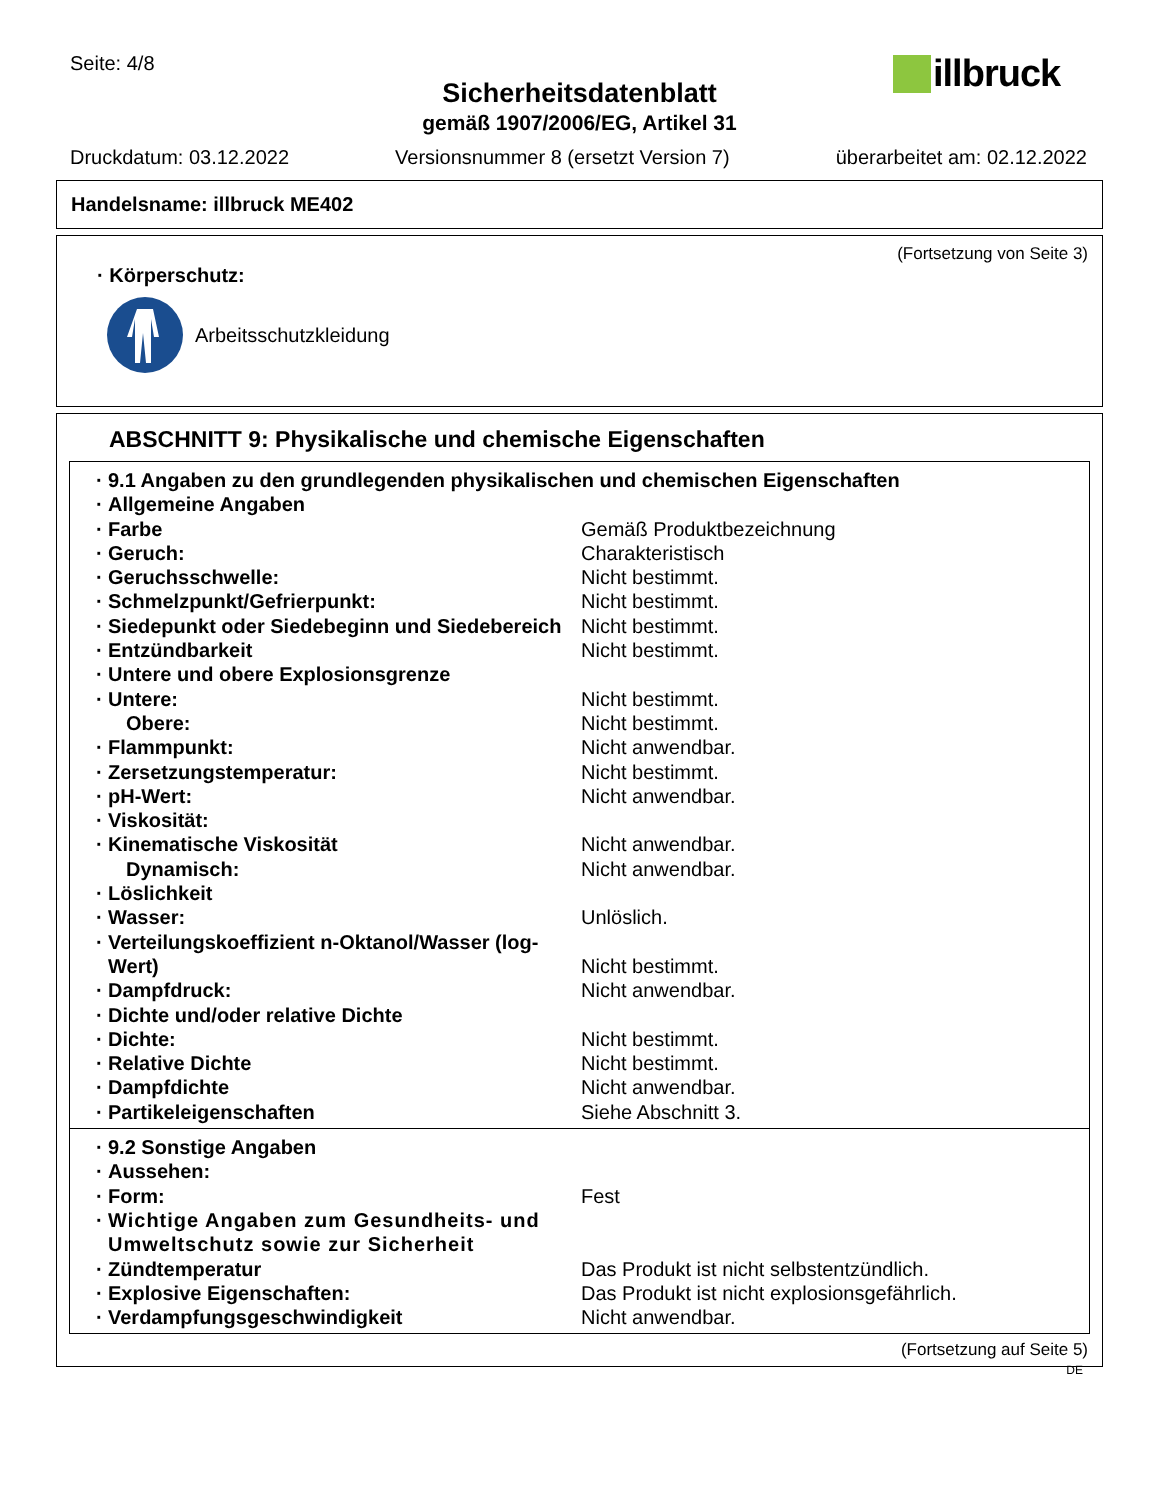Seite: 4/8
Sicherheitsdatenblatt
gemäß 1907/2006/EG, Artikel 31
illbruck
Druckdatum: 03.12.2022 Versionsnummer 8 (ersetzt Version 7) überarbeitet am: 02.12.2022
Handelsname: illbruck ME402
(Fortsetzung von Seite 3)
· Körperschutz:
Arbeitsschutzkleidung
ABSCHNITT 9: Physikalische und chemische Eigenschaften
· 9.1 Angaben zu den grundlegenden physikalischen und chemischen Eigenschaften
· Allgemeine Angaben
· Farbe Gemäß Produktbezeichnung
· Geruch: Charakteristisch
· Geruchsschwelle: Nicht bestimmt.
· Schmelzpunkt/Gefrierpunkt: Nicht bestimmt.
· Siedepunkt oder Siedebeginn und Siedebereich
Nicht bestimmt.
· Entzündbarkeit Nicht bestimmt.
· Untere und obere Explosionsgrenze
· Untere: Nicht bestimmt.
Obere: Nicht bestimmt.
· Flammpunkt: Nicht anwendbar.
· Zersetzungstemperatur: Nicht bestimmt.
· pH-Wert: Nicht anwendbar.
· Viskosität:
· Kinematische Viskosität Nicht anwendbar.
Dynamisch: Nicht anwendbar.
· Löslichkeit
· Wasser: Unlöslich.
· Verteilungskoeffizient n-Oktanol/Wasser (log-
Wert)
Nicht bestimmt.
· Dampfdruck: Nicht anwendbar.
· Dichte und/oder relative Dichte
· Dichte: Nicht bestimmt.
· Relative Dichte Nicht bestimmt.
· Dampfdichte Nicht anwendbar.
· Partikeleigenschaften Siehe Abschnitt 3.
· 9.2 Sonstige Angaben
· Aussehen:
· Form: Fest
· Wichtige Angaben zum Gesundheits- und
Umweltschutz sowie zur Sicherheit
· Zündtemperatur Das Produkt ist nicht selbstentzündlich.
· Explosive Eigenschaften: Das Produkt ist nicht explosionsgefährlich.
· Verdampfungsgeschwindigkeit Nicht anwendbar.
(Fortsetzung auf Seite 5)
DE